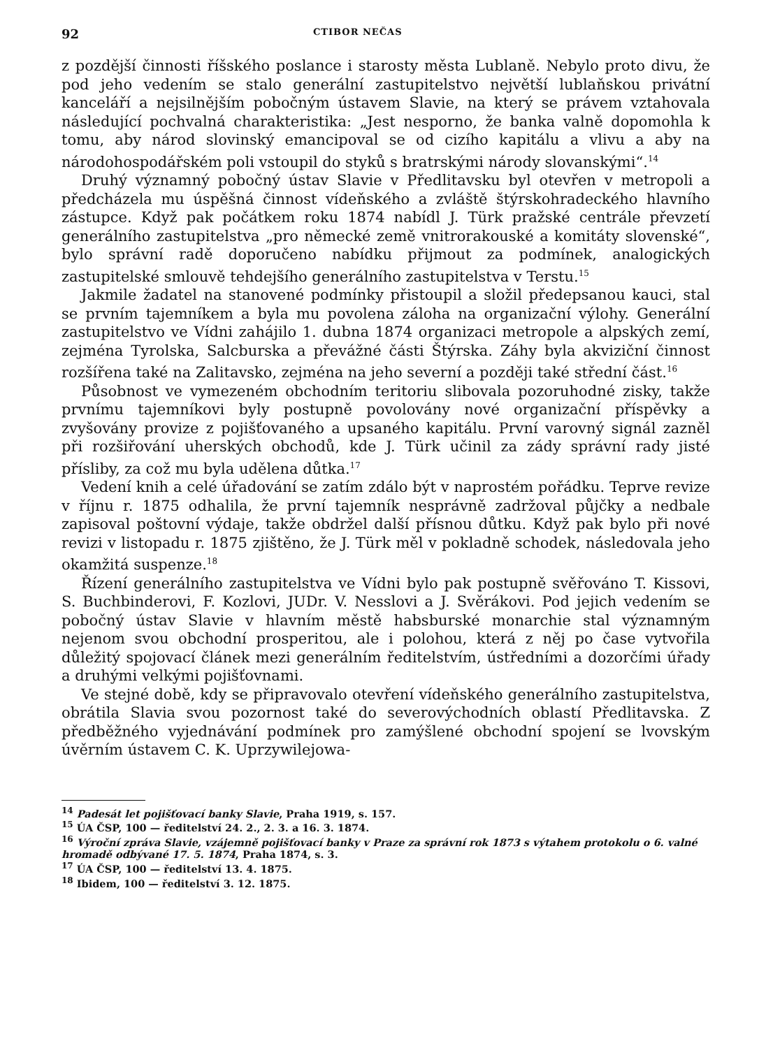92 CTIBOR NEČAS
z pozdější činnosti říšského poslance i starosty města Lublaně. Nebylo proto divu, že pod jeho vedením se stalo generální zastupitelstvo největší lublaňskou privátní kanceláří a nejsilnějším pobočným ústavem Slavie, na který se právem vztahovala následující pochvalná charakteristika: „Jest nesporno, že banka valně dopomohla k tomu, aby národ slovinský emancipoval se od cizího kapitálu a vlivu a aby na národohospodářském poli vstoupil do styků s bratrskými národy slovanskými“.<sup>14</sup>
Druhý významný pobočný ústav Slavie v Předlitavsku byl otevřen v metropoli a předcházela mu úspěšná činnost vídeňského a zvláště štýrskohradeckého hlavního zástupce. Když pak počátkem roku 1874 nabídl J. Türk pražské centrále převzetí generálního zastupitelstva „pro německé země vnitrorakouské a komitáty slovenské“, bylo správní radě doporučeno nabídku přijmout za podmínek, analogických zastupitelské smlouvě tehdejšího generálního zastupitelstva v Terstu.<sup>15</sup>
Jakmile žadatel na stanovené podmínky přistoupil a složil předepsanou kauci, stal se prvním tajemníkem a byla mu povolena záloha na organizační výlohy. Generální zastupitelstvo ve Vídni zahájilo 1. dubna 1874 organizaci metropole a alpských zemí, zejména Tyrolska, Salcburska a převážné části Štýrska. Záhy byla akviziční činnost rozšířena také na Zalitavsko, zejména na jeho severní a později také střední část.<sup>16</sup>
Působnost ve vymezeném obchodním teritoriu slibovala pozoruhodné zisky, takže prvnímu tajemníkovi byly postupně povolovány nové organizační příspěvky a zvyšovány provize z pojišťovaného a upsaného kapitálu. První varovný signál zazněl při rozšiřování uherských obchodů, kde J. Türk učinil za zády správní rady jisté přísliby, za což mu byla udělena důtka.<sup>17</sup>
Vedení knih a celé úřadování se zatím zdálo být v naprostém pořádku. Teprve revize v říjnu r. 1875 odhalila, že první tajemník nesprávně zadržoval půjčky a nedbale zapisoval poštovní výdaje, takže obdržel další přísnou důtku. Když pak bylo při nové revizi v listopadu r. 1875 zjištěno, že J. Türk měl v pokladně schodek, následovala jeho okamžitá suspenze.<sup>18</sup>
Řízení generálního zastupitelstva ve Vídni bylo pak postupně svěřováno T. Kissovi, S. Buchbinderovi, F. Kozlovi, JUDr. V. Nesslovi a J. Svěrákovi. Pod jejich vedením se pobočný ústav Slavie v hlavním městě habsburské monarchie stal významným nejenom svou obchodní prosperitou, ale i polohou, která z něj po čase vytvořila důležitý spojovací článek mezi generálním ředitelstvím, ústředními a dozorčími úřady a druhými velkými pojišťovnami.
Ve stejné době, kdy se připravovalo otevření vídeňského generálního zastupitelstva, obrátila Slavia svou pozornost také do severovýchodních oblastí Předlitavska. Z předběžného vyjednávání podmínek pro zamýšlené obchodní spojení se lvovským úvěrním ústavem C. K. Uprzywilejowa-
<sup>14</sup> Padesát let pojišťovací banky Slavie, Praha 1919, s. 157.
<sup>15</sup> ÚA ČSP, 100 — ředitelství 24. 2., 2. 3. a 16. 3. 1874.
<sup>16</sup> Výroční zpráva Slavie, vzájemně pojišťovací banky v Praze za správní rok 1873 s výtahem protokolu o 6. valné hromadě odbývané 17. 5. 1874, Praha 1874, s. 3.
<sup>17</sup> ÚA ČSP, 100 — ředitelství 13. 4. 1875.
<sup>18</sup> Ibidem, 100 — ředitelství 3. 12. 1875.